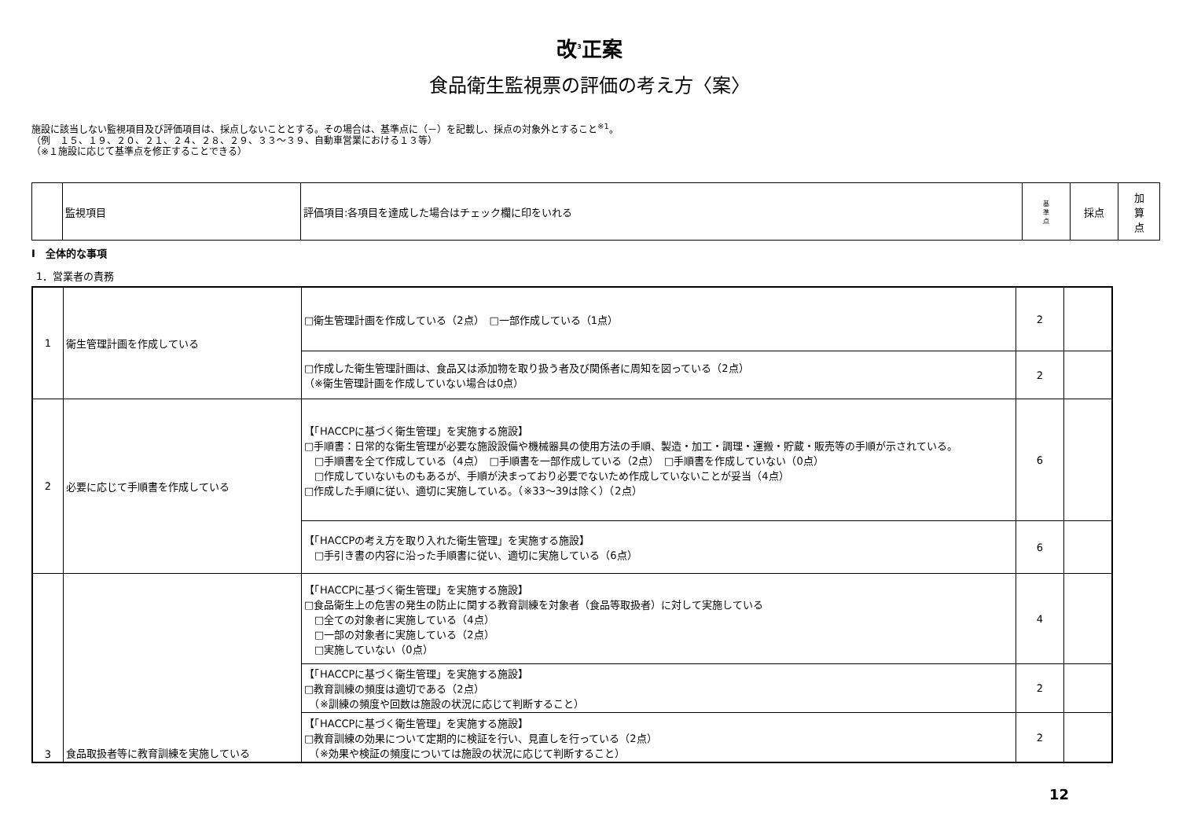改<sup>3</sup>正案
食品衛生監視票の評価の考え方〈案〉
施設に該当しない監視項目及び評価項目は、採点しないこととする。その場合は、基準点に（－）を記載し、採点の対象外とすること<sup>※1</sup>。
（例　１５、１９、２０、２１、２４、２８、２９、３３～３９、自動車営業における１３等）
（※１施設に応じて基準点を修正することできる）
| | 監視項目 | 評価項目:各項目を達成した場合はチェック欄に印をいれる | 基 準 点 | 採点 | 加 算 点 |
Ⅰ　全体的な事項
1．営業者の責務
| 1 | 衛生管理計画を作成している | □衛生管理計画を作成している（2点） □一部作成している（1点） | 2 | |
| | | □作成した衛生管理計画は、食品又は添加物を取り扱う者及び関係者に周知を図っている（2点） （※衛生管理計画を作成していない場合は0点） | 2 | |
| 2 | 必要に応じて手順書を作成している | 【「HACCPに基づく衛生管理」を実施する施設】 □手順書：日常的な衛生管理が必要な施設設備や機械器具の使用方法の手順、製造・加工・調理・運搬・貯蔵・販売等の手順が示されている。 □手順書を全て作成している（4点） □手順書を一部作成している（2点） □手順書を作成していない（0点） □作成していないものもあるが、手順が決まっており必要でないため作成していないことが妥当（4点） □作成した手順に従い、適切に実施している。（※33～39は除く）（2点） | 6 | |
| | | 【「HACCPの考え方を取り入れた衛生管理」を実施する施設】 □手引き書の内容に沿った手順書に従い、適切に実施している（6点） | 6 | |
| 3 | 食品取扱者等に教育訓練を実施している | 【「HACCPに基づく衛生管理」を実施する施設】 □食品衛生上の危害の発生の防止に関する教育訓練を対象者（食品等取扱者）に対して実施している □全ての対象者に実施している（4点） □一部の対象者に実施している（2点） □実施していない（0点） | 4 | |
| | | 【「HACCPに基づく衛生管理」を実施する施設】 □教育訓練の頻度は適切である（2点） （※訓練の頻度や回数は施設の状況に応じて判断すること） | 2 | |
| | | 【「HACCPに基づく衛生管理」を実施する施設】 □教育訓練の効果について定期的に検証を行い、見直しを行っている（2点） （※効果や検証の頻度については施設の状況に応じて判断すること） | 2 | |
12